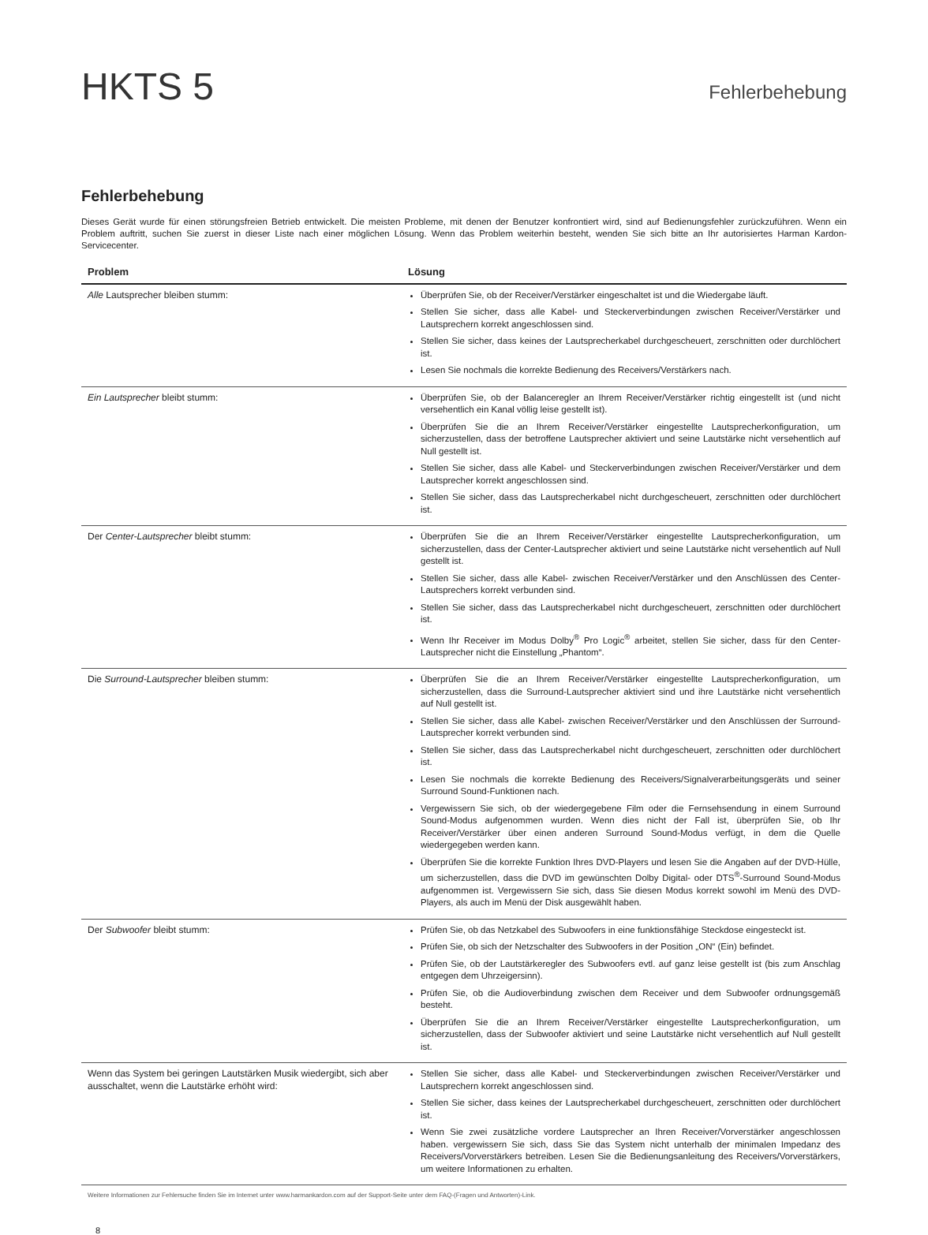HKTS 5
Fehlerbehebung
Fehlerbehebung
Dieses Gerät wurde für einen störungsfreien Betrieb entwickelt. Die meisten Probleme, mit denen der Benutzer konfrontiert wird, sind auf Bedienungsfehler zurückzuführen. Wenn ein Problem auftritt, suchen Sie zuerst in dieser Liste nach einer möglichen Lösung. Wenn das Problem weiterhin besteht, wenden Sie sich bitte an Ihr autorisiertes Harman Kardon-Servicecenter.
| Problem | Lösung |
| --- | --- |
| Alle Lautsprecher bleiben stumm: | Überprüfen Sie, ob der Receiver/Verstärker eingeschaltet ist und die Wiedergabe läuft. Stellen Sie sicher, dass alle Kabel- und Steckerverbindungen zwischen Receiver/Verstärker und Lautsprechern korrekt angeschlossen sind. Stellen Sie sicher, dass keines der Lautsprecherkabel durchgescheuert, zerschnitten oder durchlöchert ist. Lesen Sie nochmals die korrekte Bedienung des Receivers/Verstärkers nach. |
| Ein Lautsprecher bleibt stumm: | Überprüfen Sie, ob der Balanceregler an Ihrem Receiver/Verstärker richtig eingestellt ist (und nicht versehentlich ein Kanal völlig leise gestellt ist). Überprüfen Sie die an Ihrem Receiver/Verstärker eingestellte Lautsprecherkonfiguration, um sicherzustellen, dass der betroffene Lautsprecher aktiviert und seine Lautstärke nicht versehentlich auf Null gestellt ist. Stellen Sie sicher, dass alle Kabel- und Steckerverbindungen zwischen Receiver/Verstärker und dem Lautsprecher korrekt angeschlossen sind. Stellen Sie sicher, dass das Lautsprecherkabel nicht durchgescheuert, zerschnitten oder durchlöchert ist. |
| Der Center-Lautsprecher bleibt stumm: | Überprüfen Sie die an Ihrem Receiver/Verstärker eingestellte Lautsprecherkonfiguration, um sicherzustellen, dass der Center-Lautsprecher aktiviert und seine Lautstärke nicht versehentlich auf Null gestellt ist. Stellen Sie sicher, dass alle Kabel- zwischen Receiver/Verstärker und den Anschlüssen des Center-Lautsprechers korrekt verbunden sind. Stellen Sie sicher, dass das Lautsprecherkabel nicht durchgescheuert, zerschnitten oder durchlöchert ist. Wenn Ihr Receiver im Modus Dolby<sup>®</sup> Pro Logic<sup>®</sup> arbeitet, stellen Sie sicher, dass für den Center-Lautsprecher nicht die Einstellung „Phantom“. |
| Die Surround-Lautsprecher bleiben stumm: | Überprüfen Sie die an Ihrem Receiver/Verstärker eingestellte Lautsprecherkonfiguration, um sicherzustellen, dass die Surround-Lautsprecher aktiviert sind und ihre Lautstärke nicht versehentlich auf Null gestellt ist. Stellen Sie sicher, dass alle Kabel- zwischen Receiver/Verstärker und den Anschlüssen der Surround-Lautsprecher korrekt verbunden sind. Stellen Sie sicher, dass das Lautsprecherkabel nicht durchgescheuert, zerschnitten oder durchlöchert ist. Lesen Sie nochmals die korrekte Bedienung des Receivers/Signalverarbeitungsgeräts und seiner Surround Sound-Funktionen nach. Vergewissern Sie sich, ob der wiedergegebene Film oder die Fernsehsendung in einem Surround Sound-Modus aufgenommen wurden. Wenn dies nicht der Fall ist, überprüfen Sie, ob Ihr Receiver/Verstärker über einen anderen Surround Sound-Modus verfügt, in dem die Quelle wiedergegeben werden kann. Überprüfen Sie die korrekte Funktion Ihres DVD-Players und lesen Sie die Angaben auf der DVD-Hülle, um sicherzustellen, dass die DVD im gewünschten Dolby Digital- oder DTS<sup>®</sup>-Surround Sound-Modus aufgenommen ist. Vergewissern Sie sich, dass Sie diesen Modus korrekt sowohl im Menü des DVD-Players, als auch im Menü der Disk ausgewählt haben. |
| Der Subwoofer bleibt stumm: | Prüfen Sie, ob das Netzkabel des Subwoofers in eine funktionsfähige Steckdose eingesteckt ist. Prüfen Sie, ob sich der Netzschalter des Subwoofers in der Position „ON“ (Ein) befindet. Prüfen Sie, ob der Lautstärkeregler des Subwoofers evtl. auf ganz leise gestellt ist (bis zum Anschlag entgegen dem Uhrzeigersinn). Prüfen Sie, ob die Audioverbindung zwischen dem Receiver und dem Subwoofer ordnungsgemäß besteht. Überprüfen Sie die an Ihrem Receiver/Verstärker eingestellte Lautsprecherkonfiguration, um sicherzustellen, dass der Subwoofer aktiviert und seine Lautstärke nicht versehentlich auf Null gestellt ist. |
| Wenn das System bei geringen Lautstärken Musik wiedergibt, sich aber ausschaltet, wenn die Lautstärke erhöht wird: | Stellen Sie sicher, dass alle Kabel- und Steckerverbindungen zwischen Receiver/Verstärker und Lautsprechern korrekt angeschlossen sind. Stellen Sie sicher, dass keines der Lautsprecherkabel durchgescheuert, zerschnitten oder durchlöchert ist. Wenn Sie zwei zusätzliche vordere Lautsprecher an Ihren Receiver/Vorverstärker angeschlossen haben. vergewissern Sie sich, dass Sie das System nicht unterhalb der minimalen Impedanz des Receivers/Vorverstärkers betreiben. Lesen Sie die Bedienungsanleitung des Receivers/Vorverstärkers, um weitere Informationen zu erhalten. |
Weitere Informationen zur Fehlersuche finden Sie im Internet unter www.harmankardon.com auf der Support-Seite unter dem FAQ-(Fragen und Antworten)-Link.
8